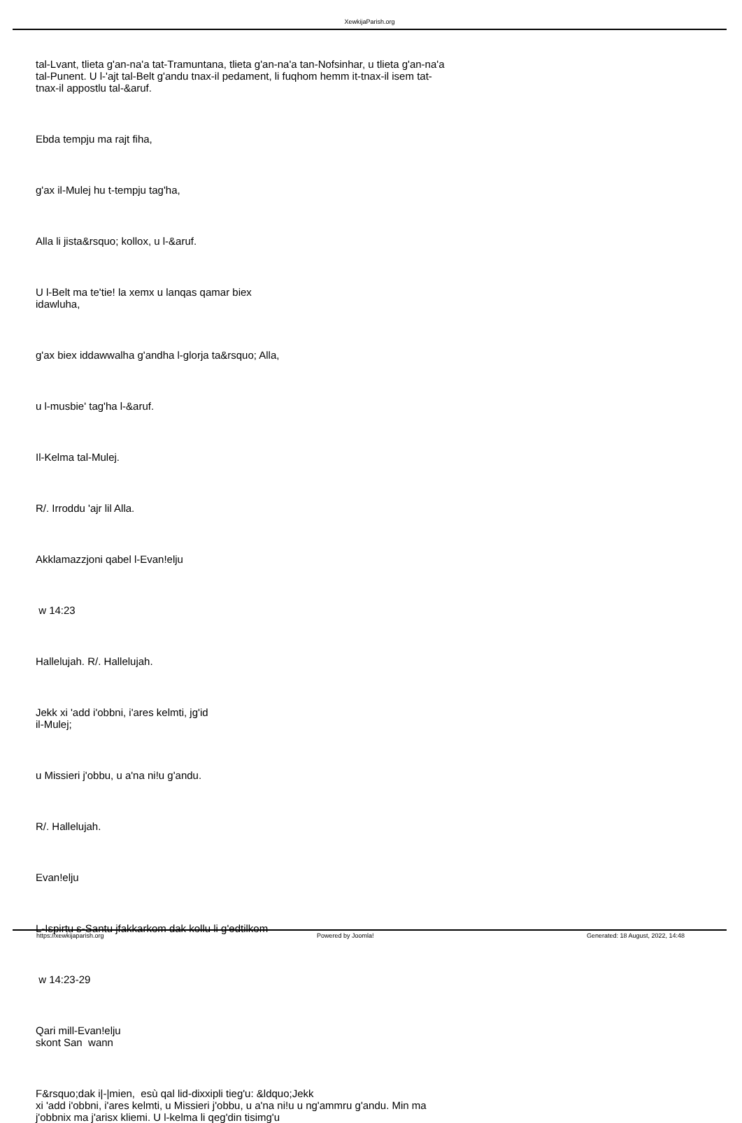XewkijaParish.org
tal-Lvant, tlieta g'an-na'a tat-Tramuntana, tlieta g'an-na'a tan-Nofsinhar, u tlieta g'an-na'a tal-Punent. U l-'ajt tal-Belt g'andu tnax-il pedament, li fuqhom hemm it-tnax-il isem tat-tnax-il appostlu tal-&aruf.
Ebda tempju ma rajt fiha,
g'ax il-Mulej hu t-tempju tag'ha,
Alla li jista&rsquo; kollox, u l-&aruf.
U l-Belt ma te'tie! la xemx u lanqas qamar biex
idawluha,
g'ax biex iddawwalha g'andha l-glorja ta&rsquo; Alla,
u l-musbie' tag'ha l-&aruf.
Il-Kelma tal-Mulej.
R/. Irroddu 'ajr lil Alla.
Akklamazzjoni qabel l-Evan!elju
w 14:23
Hallelujah. R/. Hallelujah.
Jekk xi 'add i'obbni, i'ares kelmti, jg'id
il-Mulej;
u Missieri j'obbu, u a'na ni!u g'andu.
R/. Hallelujah.
Evan!elju
L-Ispirtu s-Santu jfakkarkom dak kollu li g'edtilkom
w 14:23-29
Qari mill-Evan!elju
skont San wann
F&rsquo;dak i|-|mien, esù qal lid-dixxipli tieg'u: &ldquo;Jekk
xi 'add i'obbni, i'ares kelmti, u Missieri j'obbu, u a'na ni!u u ng'ammru g'andu. Min ma j'obbnix ma j'arisx kliemi. U l-kelma li qeg'din tisimg'u
https://xewkijaparish.org Powered by Joomla! Generated: 18 August, 2022, 14:48